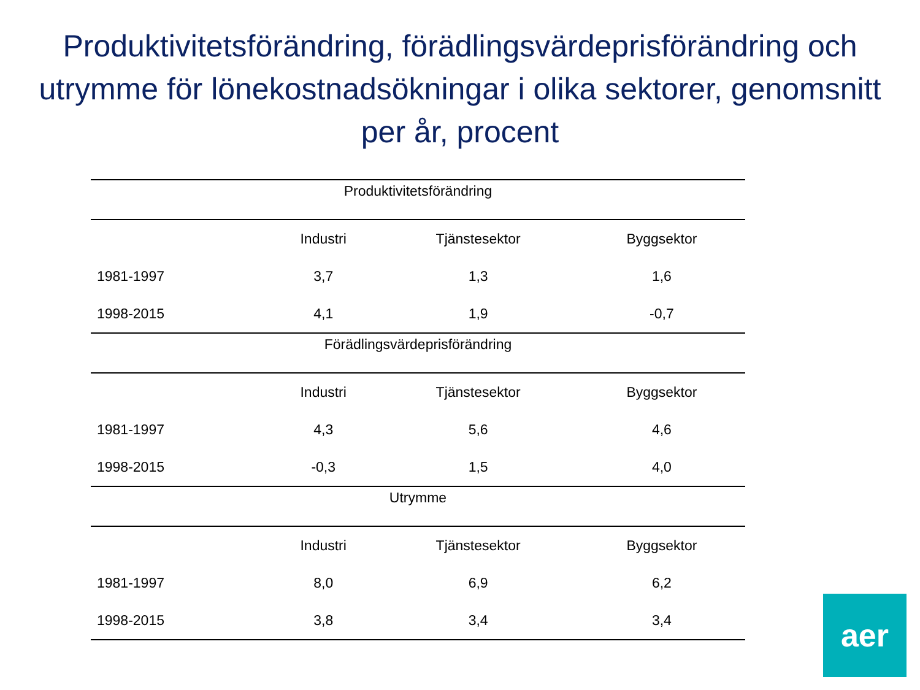Produktivitetsförändring, förädlingsvärdeprisförändring och utrymme för lönekostnadsökningar i olika sektorer, genomsnitt per år, procent
| Produktivitetsförändring | | | |
| --- | --- | --- | --- |
| | Industri | Tjänstesektor | Byggsektor |
| 1981-1997 | 3,7 | 1,3 | 1,6 |
| 1998-2015 | 4,1 | 1,9 | -0,7 |
| Förädlingsvärdeprisförändring | | | |
| | Industri | Tjänstesektor | Byggsektor |
| 1981-1997 | 4,3 | 5,6 | 4,6 |
| 1998-2015 | -0,3 | 1,5 | 4,0 |
| Utrymme | | | |
| | Industri | Tjänstesektor | Byggsektor |
| 1981-1997 | 8,0 | 6,9 | 6,2 |
| 1998-2015 | 3,8 | 3,4 | 3,4 |
aer